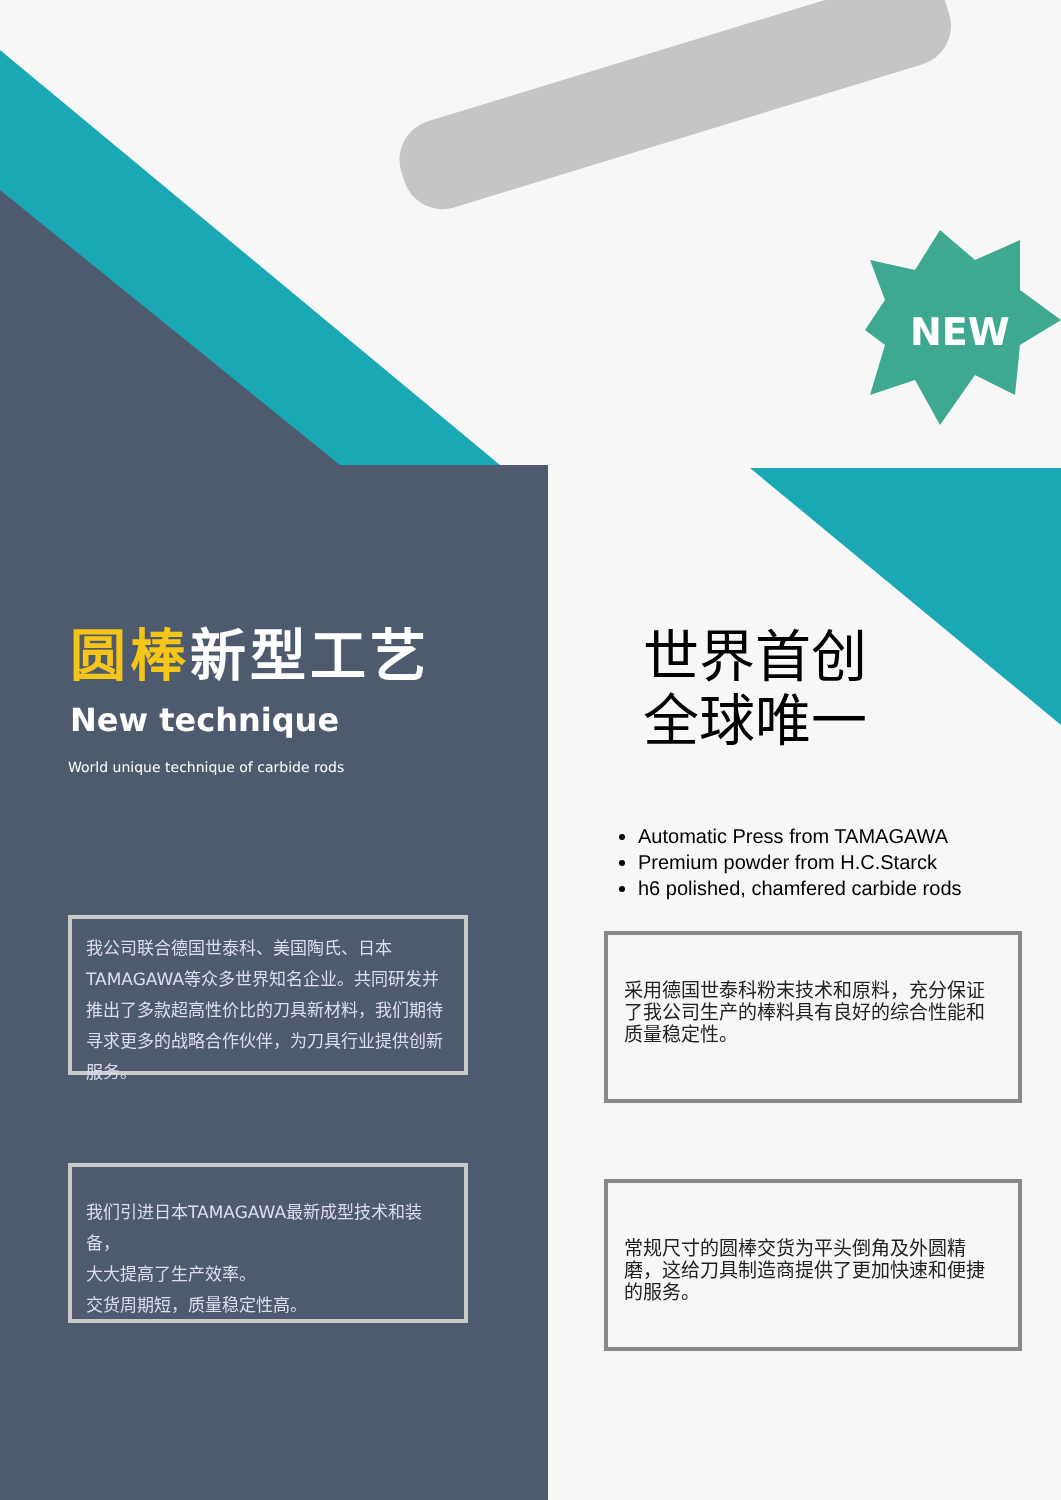NEW
圆棒新型工艺
New technique
World unique technique of carbide rods
我公司联合德国世泰科、美国陶氏、日本TAMAGAWA等众多世界知名企业。共同研发并推出了多款超高性价比的刀具新材料，我们期待寻求更多的战略合作伙伴，为刀具行业提供创新服务。
我们引进日本TAMAGAWA最新成型技术和装备，
大大提高了生产效率。
交货周期短，质量稳定性高。
世界首创
全球唯一
Automatic Press from TAMAGAWA
Premium powder from H.C.Starck
h6 polished, chamfered carbide rods
采用德国世泰科粉末技术和原料，充分保证了我公司生产的棒料具有良好的综合性能和质量稳定性。
常规尺寸的圆棒交货为平头倒角及外圆精磨，这给刀具制造商提供了更加快速和便捷的服务。